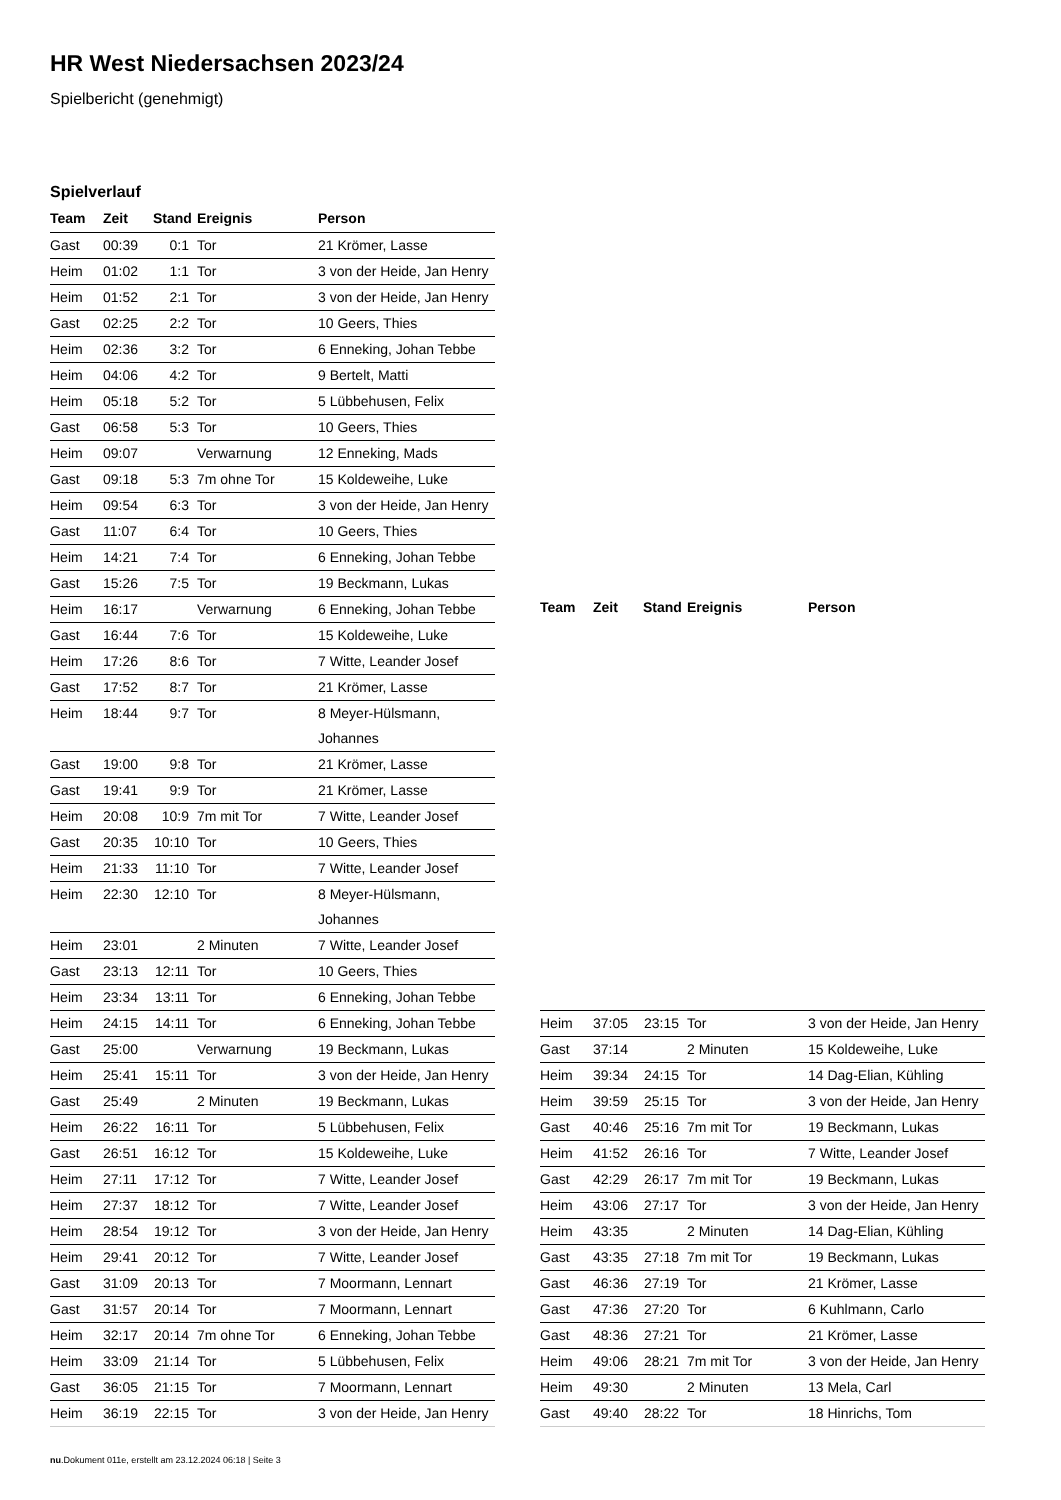HR West Niedersachsen 2023/24
Spielbericht (genehmigt)
Spielverlauf
| Team | Zeit | Stand | Ereignis | Person |
| --- | --- | --- | --- | --- |
| Gast | 00:39 | 0:1 | Tor | 21 Krömer, Lasse |
| Heim | 01:02 | 1:1 | Tor | 3 von der Heide, Jan Henry |
| Heim | 01:52 | 2:1 | Tor | 3 von der Heide, Jan Henry |
| Gast | 02:25 | 2:2 | Tor | 10 Geers, Thies |
| Heim | 02:36 | 3:2 | Tor | 6 Enneking, Johan Tebbe |
| Heim | 04:06 | 4:2 | Tor | 9 Bertelt, Matti |
| Heim | 05:18 | 5:2 | Tor | 5 Lübbehusen, Felix |
| Gast | 06:58 | 5:3 | Tor | 10 Geers, Thies |
| Heim | 09:07 | | Verwarnung | 12 Enneking, Mads |
| Gast | 09:18 | 5:3 | 7m ohne Tor | 15 Koldeweihe, Luke |
| Heim | 09:54 | 6:3 | Tor | 3 von der Heide, Jan Henry |
| Gast | 11:07 | 6:4 | Tor | 10 Geers, Thies |
| Heim | 14:21 | 7:4 | Tor | 6 Enneking, Johan Tebbe |
| Gast | 15:26 | 7:5 | Tor | 19 Beckmann, Lukas |
| Heim | 16:17 | | Verwarnung | 6 Enneking, Johan Tebbe |
| Gast | 16:44 | 7:6 | Tor | 15 Koldeweihe, Luke |
| Heim | 17:26 | 8:6 | Tor | 7 Witte, Leander Josef |
| Gast | 17:52 | 8:7 | Tor | 21 Krömer, Lasse |
| Heim | 18:44 | 9:7 | Tor | 8 Meyer-Hülsmann, Johannes |
| Gast | 19:00 | 9:8 | Tor | 21 Krömer, Lasse |
| Gast | 19:41 | 9:9 | Tor | 21 Krömer, Lasse |
| Heim | 20:08 | 10:9 | 7m mit Tor | 7 Witte, Leander Josef |
| Gast | 20:35 | 10:10 | Tor | 10 Geers, Thies |
| Heim | 21:33 | 11:10 | Tor | 7 Witte, Leander Josef |
| Heim | 22:30 | 12:10 | Tor | 8 Meyer-Hülsmann, Johannes |
| Heim | 23:01 | | 2 Minuten | 7 Witte, Leander Josef |
| Gast | 23:13 | 12:11 | Tor | 10 Geers, Thies |
| Heim | 23:34 | 13:11 | Tor | 6 Enneking, Johan Tebbe |
| Heim | 24:15 | 14:11 | Tor | 6 Enneking, Johan Tebbe |
| Gast | 25:00 | | Verwarnung | 19 Beckmann, Lukas |
| Heim | 25:41 | 15:11 | Tor | 3 von der Heide, Jan Henry |
| Gast | 25:49 | | 2 Minuten | 19 Beckmann, Lukas |
| Heim | 26:22 | 16:11 | Tor | 5 Lübbehusen, Felix |
| Gast | 26:51 | 16:12 | Tor | 15 Koldeweihe, Luke |
| Heim | 27:11 | 17:12 | Tor | 7 Witte, Leander Josef |
| Heim | 27:37 | 18:12 | Tor | 7 Witte, Leander Josef |
| Heim | 28:54 | 19:12 | Tor | 3 von der Heide, Jan Henry |
| Heim | 29:41 | 20:12 | Tor | 7 Witte, Leander Josef |
| Gast | 31:09 | 20:13 | Tor | 7 Moormann, Lennart |
| Gast | 31:57 | 20:14 | Tor | 7 Moormann, Lennart |
| Heim | 32:17 | 20:14 | 7m ohne Tor | 6 Enneking, Johan Tebbe |
| Heim | 33:09 | 21:14 | Tor | 5 Lübbehusen, Felix |
| Gast | 36:05 | 21:15 | Tor | 7 Moormann, Lennart |
| Heim | 36:19 | 22:15 | Tor | 3 von der Heide, Jan Henry |
| Team | Zeit | Stand | Ereignis | Person |
| --- | --- | --- | --- | --- |
| Heim | 37:05 | 23:15 | Tor | 3 von der Heide, Jan Henry |
| Gast | 37:14 | | 2 Minuten | 15 Koldeweihe, Luke |
| Heim | 39:34 | 24:15 | Tor | 14 Dag-Elian, Kühling |
| Heim | 39:59 | 25:15 | Tor | 3 von der Heide, Jan Henry |
| Gast | 40:46 | 25:16 | 7m mit Tor | 19 Beckmann, Lukas |
| Heim | 41:52 | 26:16 | Tor | 7 Witte, Leander Josef |
| Gast | 42:29 | 26:17 | 7m mit Tor | 19 Beckmann, Lukas |
| Heim | 43:06 | 27:17 | Tor | 3 von der Heide, Jan Henry |
| Heim | 43:35 | | 2 Minuten | 14 Dag-Elian, Kühling |
| Gast | 43:35 | 27:18 | 7m mit Tor | 19 Beckmann, Lukas |
| Gast | 46:36 | 27:19 | Tor | 21 Krömer, Lasse |
| Gast | 47:36 | 27:20 | Tor | 6 Kuhlmann, Carlo |
| Gast | 48:36 | 27:21 | Tor | 21 Krömer, Lasse |
| Heim | 49:06 | 28:21 | 7m mit Tor | 3 von der Heide, Jan Henry |
| Heim | 49:30 | | 2 Minuten | 13 Mela, Carl |
| Gast | 49:40 | 28:22 | Tor | 18 Hinrichs, Tom |
nu.Dokument 011e, erstellt am 23.12.2024 06:18 | Seite 3